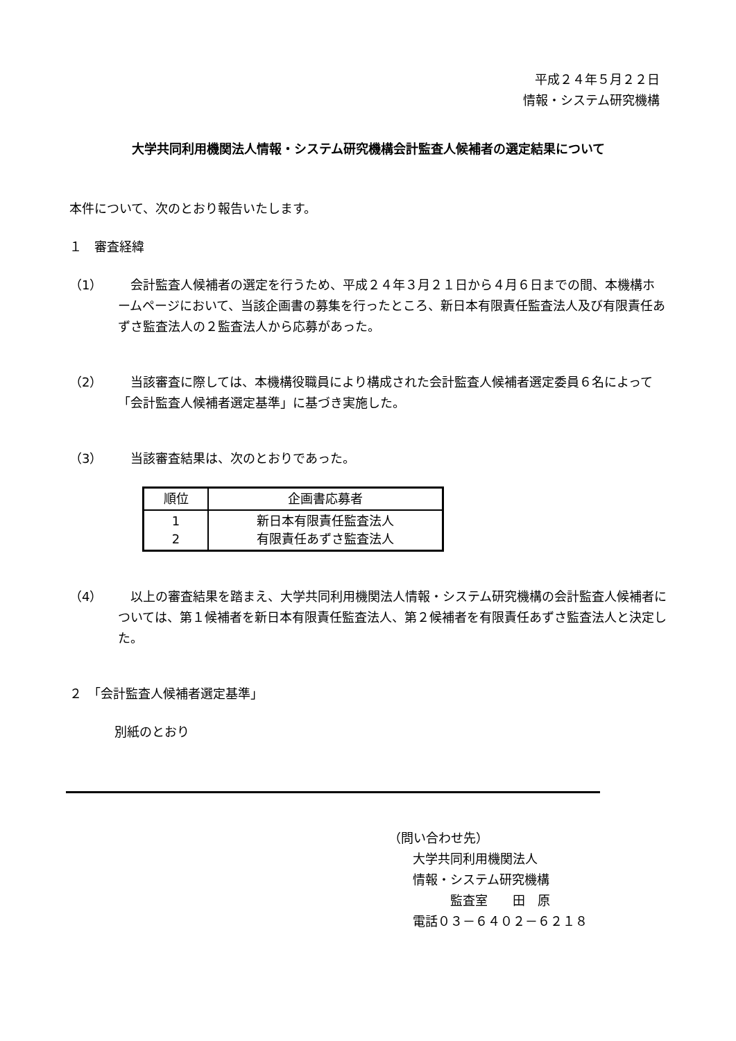平成２４年５月２２日
情報・システム研究機構
大学共同利用機関法人情報・システム研究機構会計監査人候補者の選定結果について
本件について、次のとおり報告いたします。
１　審査経緯
（1） 　会計監査人候補者の選定を行うため、平成２４年３月２１日から４月６日までの間、本機構ホームページにおいて、当該企画書の募集を行ったところ、新日本有限責任監査法人及び有限責任あずさ監査法人の２監査法人から応募があった。
（2） 　当該審査に際しては、本機構役職員により構成された会計監査人候補者選定委員６名によって「会計監査人候補者選定基準」に基づき実施した。
（3） 　当該審査結果は、次のとおりであった。
| 順位 | 企画書応募者 |
| --- | --- |
| 1 2 | 新日本有限責任監査法人 有限責任あずさ監査法人 |
（4） 　以上の審査結果を踏まえ、大学共同利用機関法人情報・システム研究機構の会計監査人候補者については、第１候補者を新日本有限責任監査法人、第２候補者を有限責任あずさ監査法人と決定した。
２　「会計監査人候補者選定基準」
別紙のとおり
（問い合わせ先）
大学共同利用機関法人
情報・システム研究機構
　　　監査室　　田　原
電話０３－６４０２－６２１８